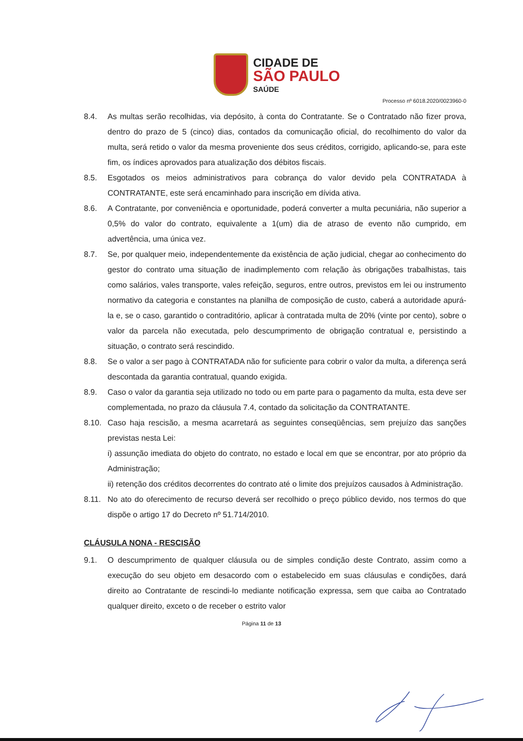CIDADE DE
SÃO PAULO
SAÚDE
Processo nº 6018.2020/0023960-0
8.4. As multas serão recolhidas, via depósito, à conta do Contratante. Se o Contratado não fizer prova, dentro do prazo de 5 (cinco) dias, contados da comunicação oficial, do recolhimento do valor da multa, será retido o valor da mesma proveniente dos seus créditos, corrigido, aplicando-se, para este fim, os índices aprovados para atualização dos débitos fiscais.
8.5. Esgotados os meios administrativos para cobrança do valor devido pela CONTRATADA à CONTRATANTE, este será encaminhado para inscrição em dívida ativa.
8.6. A Contratante, por conveniência e oportunidade, poderá converter a multa pecuniária, não superior a 0,5% do valor do contrato, equivalente a 1(um) dia de atraso de evento não cumprido, em advertência, uma única vez.
8.7. Se, por qualquer meio, independentemente da existência de ação judicial, chegar ao conhecimento do gestor do contrato uma situação de inadimplemento com relação às obrigações trabalhistas, tais como salários, vales transporte, vales refeição, seguros, entre outros, previstos em lei ou instrumento normativo da categoria e constantes na planilha de composição de custo, caberá a autoridade apurá-la e, se o caso, garantido o contraditório, aplicar à contratada multa de 20% (vinte por cento), sobre o valor da parcela não executada, pelo descumprimento de obrigação contratual e, persistindo a situação, o contrato será rescindido.
8.8. Se o valor a ser pago à CONTRATADA não for suficiente para cobrir o valor da multa, a diferença será descontada da garantia contratual, quando exigida.
8.9. Caso o valor da garantia seja utilizado no todo ou em parte para o pagamento da multa, esta deve ser complementada, no prazo da cláusula 7.4, contado da solicitação da CONTRATANTE.
8.10. Caso haja rescisão, a mesma acarretará as seguintes conseqüências, sem prejuízo das sanções previstas nesta Lei:
i) assunção imediata do objeto do contrato, no estado e local em que se encontrar, por ato próprio da Administração;
ii) retenção dos créditos decorrentes do contrato até o limite dos prejuízos causados à Administração.
8.11. No ato do oferecimento de recurso deverá ser recolhido o preço público devido, nos termos do que dispõe o artigo 17 do Decreto nº 51.714/2010.
CLÁUSULA NONA - RESCISÃO
9.1. O descumprimento de qualquer cláusula ou de simples condição deste Contrato, assim como a execução do seu objeto em desacordo com o estabelecido em suas cláusulas e condições, dará direito ao Contratante de rescindi-lo mediante notificação expressa, sem que caiba ao Contratado qualquer direito, exceto o de receber o estrito valor
Página 11 de 13